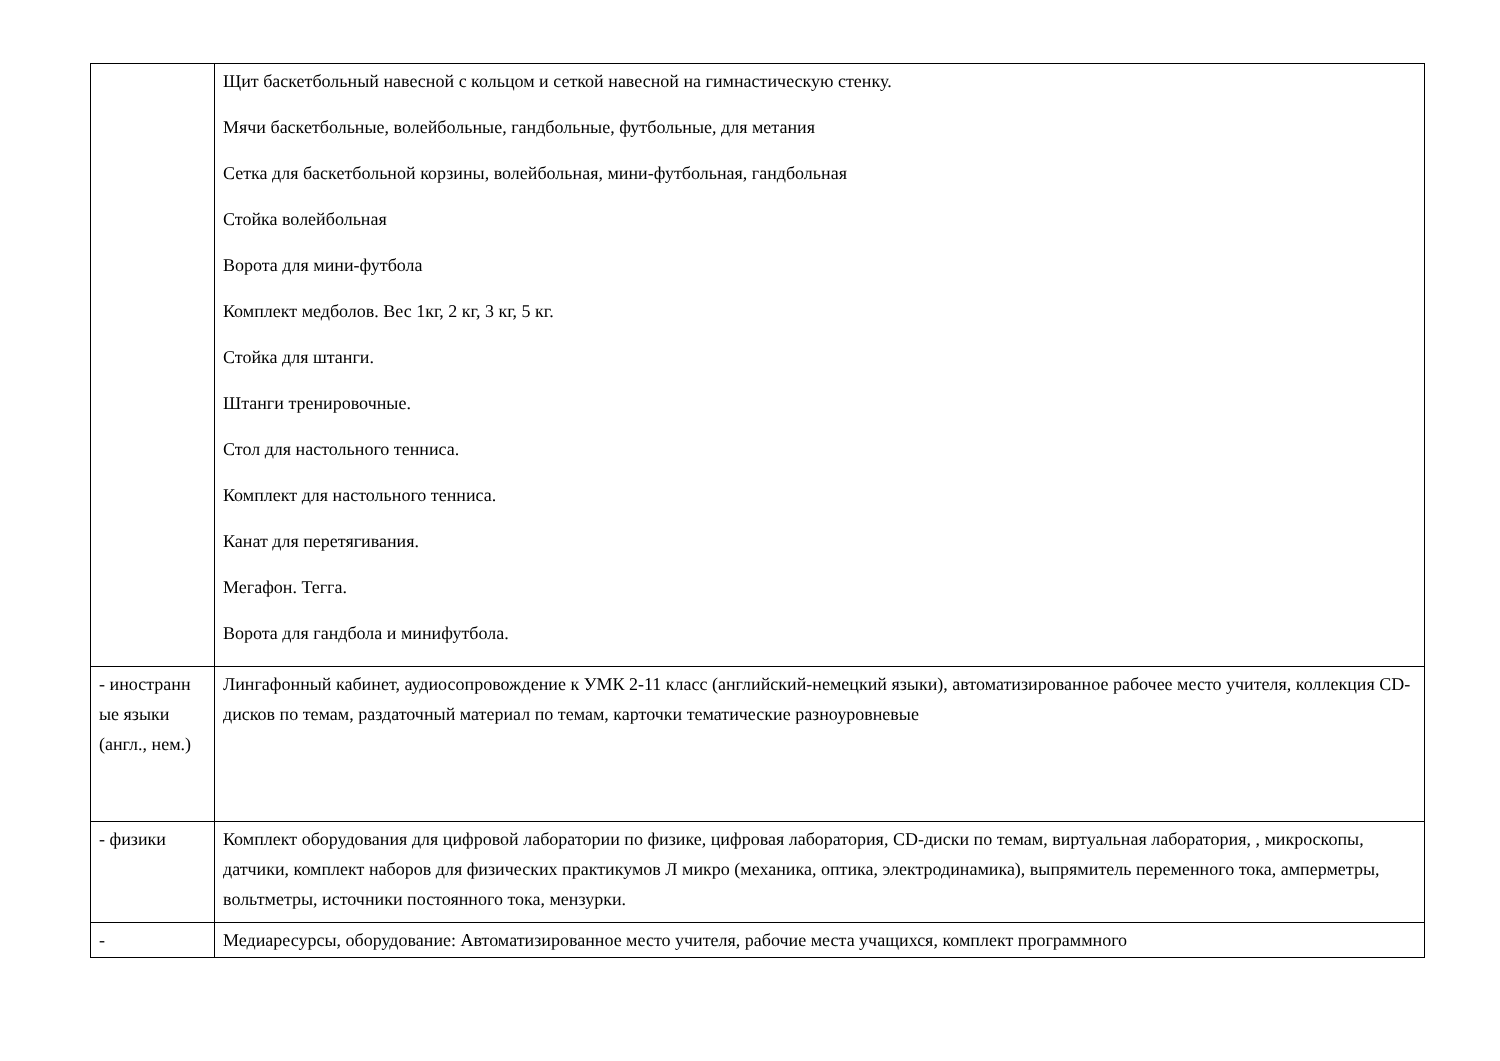| | Щит баскетбольный навесной с кольцом и сеткой навесной на гимнастическую стенку. Мячи баскетбольные, волейбольные, гандбольные, футбольные, для метания Сетка для баскетбольной корзины, волейбольная, мини-футбольная, гандбольная Стойка волейбольная Ворота для мини-футбола Комплект медболов. Вес 1кг, 2 кг, 3 кг, 5 кг. Стойка для штанги. Штанги тренировочные. Стол для настольного тенниса. Комплект для настольного тенниса. Канат для перетягивания. Мегафон. Тегга. Ворота для гандбола и минифутбола. |
| - иностранн ые языки (англ., нем.) | Лингафонный кабинет, аудиосопровождение к УМК 2-11 класс (английский-немецкий языки), автоматизированное рабочее место учителя, коллекция CD-дисков по темам, раздаточный материал по темам, карточки тематические разноуровневые |
| - физики | Комплект оборудования для цифровой лаборатории по физике, цифровая лаборатория, CD-диски по темам, виртуальная лаборатория, , микроскопы, датчики, комплект наборов для физических практикумов Л микро (механика, оптика, электродинамика), выпрямитель переменного тока, амперметры, вольтметры, источники постоянного тока, мензурки. |
| - | Медиаресурсы, оборудование: Автоматизированное место учителя, рабочие места учащихся, комплект программного |